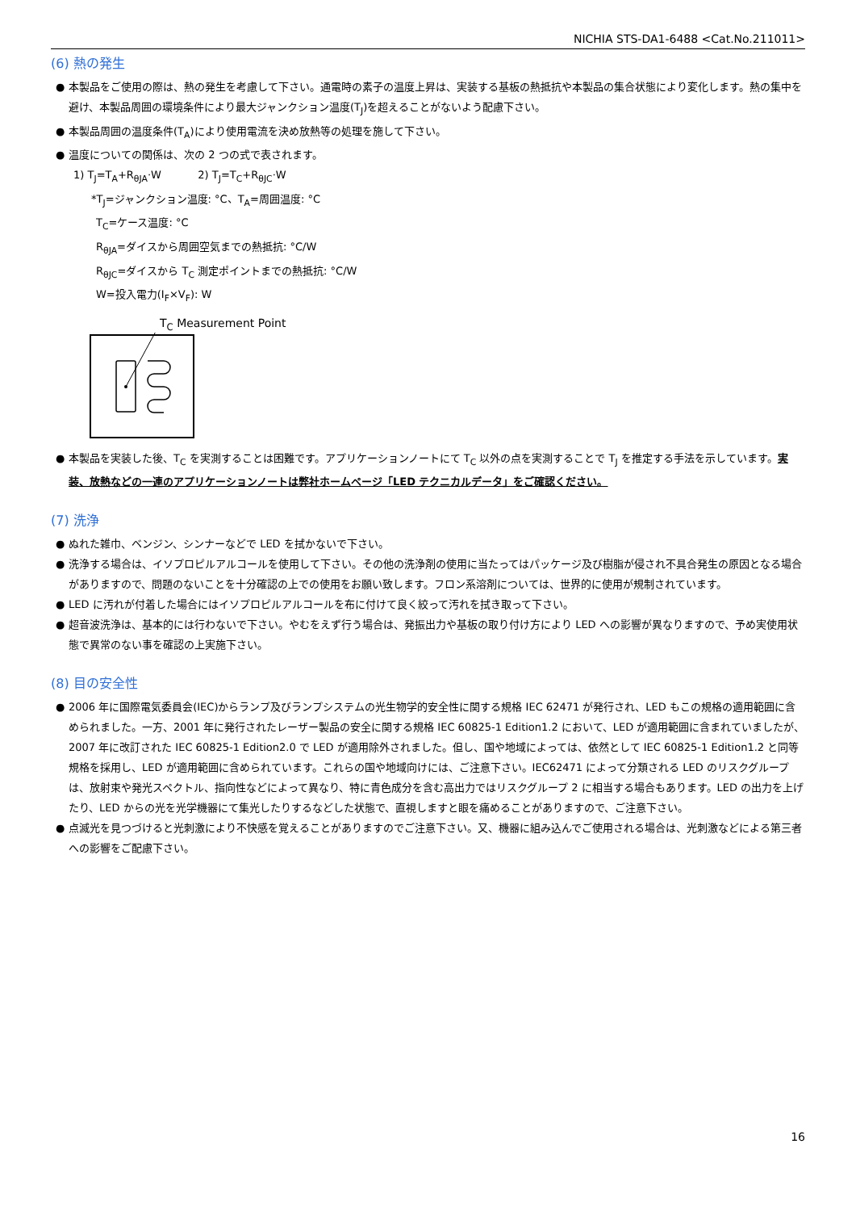NICHIA STS-DA1-6488 <Cat.No.211011>
(6) 熱の発生
● 本製品をご使用の際は、熱の発生を考慮して下さい。通電時の素子の温度上昇は、実装する基板の熱抵抗や本製品の集合状態により変化します。熱の集中を避け、本製品周囲の環境条件により最大ジャンクション温度(T<sub>J</sub>)を超えることがないよう配慮下さい。
● 本製品周囲の温度条件(T<sub>A</sub>)により使用電流を決め放熱等の処理を施して下さい。
● 温度についての関係は、次の 2 つの式で表されます。
1) T<sub>J</sub>=T<sub>A</sub>+R<sub>θJA</sub>·W 2) T<sub>J</sub>=T<sub>C</sub>+R<sub>θJC</sub>·W
*T<sub>J</sub>=ジャンクション温度: °C、T<sub>A</sub>=周囲温度: °C
T<sub>C</sub>=ケース温度: °C
R<sub>θJA</sub>=ダイスから周囲空気までの熱抵抗: °C/W
R<sub>θJC</sub>=ダイスから T<sub>C</sub> 測定ポイントまでの熱抵抗: °C/W
W=投入電力(I<sub>F</sub>×V<sub>F</sub>): W
T<sub>C</sub> Measurement Point
● 本製品を実装した後、T<sub>C</sub> を実測することは困難です。アプリケーションノートにて T<sub>C</sub> 以外の点を実測することで T<sub>J</sub> を推定する手法を示しています。実装、放熱などの一連のアプリケーションノートは弊社ホームページ「LED テクニカルデータ」をご確認ください。
(7) 洗浄
● ぬれた雑巾、ベンジン、シンナーなどで LED を拭かないで下さい。
● 洗浄する場合は、イソプロピルアルコールを使用して下さい。その他の洗浄剤の使用に当たってはパッケージ及び樹脂が侵され不具合発生の原因となる場合がありますので、問題のないことを十分確認の上での使用をお願い致します。フロン系溶剤については、世界的に使用が規制されています。
● LED に汚れが付着した場合にはイソプロピルアルコールを布に付けて良く絞って汚れを拭き取って下さい。
● 超音波洗浄は、基本的には行わないで下さい。やむをえず行う場合は、発振出力や基板の取り付け方により LED への影響が異なりますので、予め実使用状態で異常のない事を確認の上実施下さい。
(8) 目の安全性
● 2006 年に国際電気委員会(IEC)からランプ及びランプシステムの光生物学的安全性に関する規格 IEC 62471 が発行され、LED もこの規格の適用範囲に含められました。一方、2001 年に発行されたレーザー製品の安全に関する規格 IEC 60825-1 Edition1.2 において、LED が適用範囲に含まれていましたが、2007 年に改訂された IEC 60825-1 Edition2.0 で LED が適用除外されました。但し、国や地域によっては、依然として IEC 60825-1 Edition1.2 と同等規格を採用し、LED が適用範囲に含められています。これらの国や地域向けには、ご注意下さい。IEC62471 によって分類される LED のリスクグループは、放射束や発光スペクトル、指向性などによって異なり、特に青色成分を含む高出力ではリスクグループ 2 に相当する場合もあります。LED の出力を上げたり、LED からの光を光学機器にて集光したりするなどした状態で、直視しますと眼を痛めることがありますので、ご注意下さい。
● 点滅光を見つづけると光刺激により不快感を覚えることがありますのでご注意下さい。又、機器に組み込んでご使用される場合は、光刺激などによる第三者への影響をご配慮下さい。
16